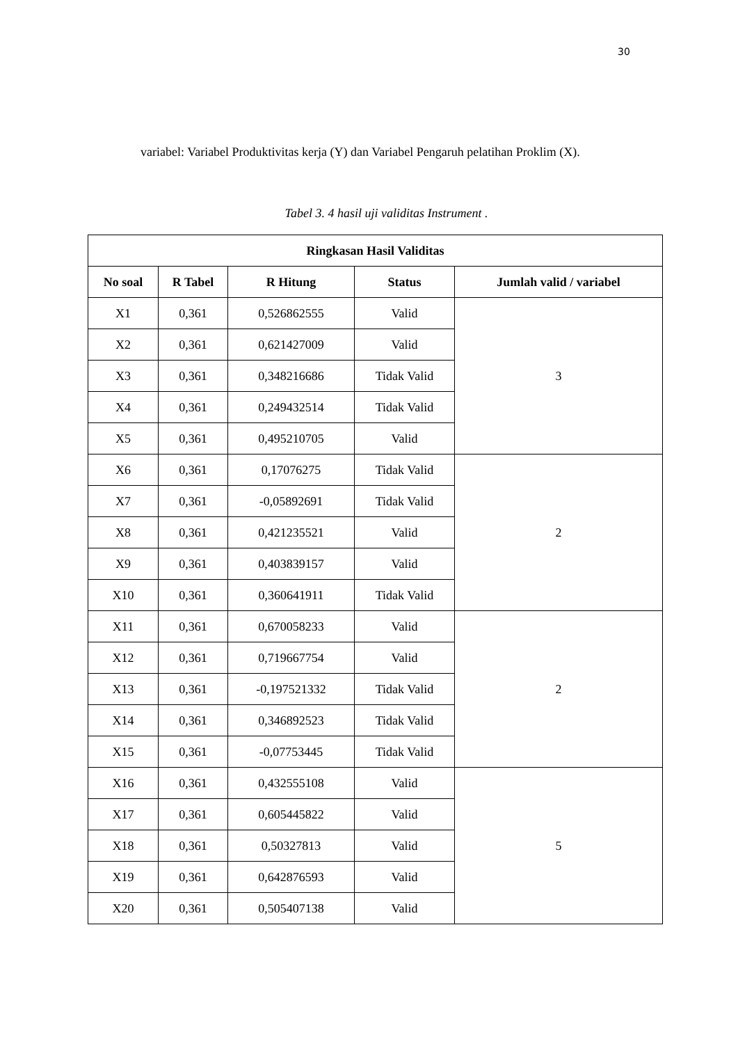30
variabel: Variabel Produktivitas kerja (Y) dan Variabel Pengaruh pelatihan Proklim (X).
Tabel 3. 4 hasil uji validitas Instrument .
| Ringkasan Hasil Validitas | | | | |
| --- | --- | --- | --- | --- |
| No soal | R Tabel | R Hitung | Status | Jumlah valid / variabel |
| X1 | 0,361 | 0,526862555 | Valid | 3 |
| X2 | 0,361 | 0,621427009 | Valid | |
| X3 | 0,361 | 0,348216686 | Tidak Valid | |
| X4 | 0,361 | 0,249432514 | Tidak Valid | |
| X5 | 0,361 | 0,495210705 | Valid | |
| X6 | 0,361 | 0,17076275 | Tidak Valid | 2 |
| X7 | 0,361 | -0,05892691 | Tidak Valid | |
| X8 | 0,361 | 0,421235521 | Valid | |
| X9 | 0,361 | 0,403839157 | Valid | |
| X10 | 0,361 | 0,360641911 | Tidak Valid | |
| X11 | 0,361 | 0,670058233 | Valid | 2 |
| X12 | 0,361 | 0,719667754 | Valid | |
| X13 | 0,361 | -0,197521332 | Tidak Valid | |
| X14 | 0,361 | 0,346892523 | Tidak Valid | |
| X15 | 0,361 | -0,07753445 | Tidak Valid | |
| X16 | 0,361 | 0,432555108 | Valid | 5 |
| X17 | 0,361 | 0,605445822 | Valid | |
| X18 | 0,361 | 0,50327813 | Valid | |
| X19 | 0,361 | 0,642876593 | Valid | |
| X20 | 0,361 | 0,505407138 | Valid | |